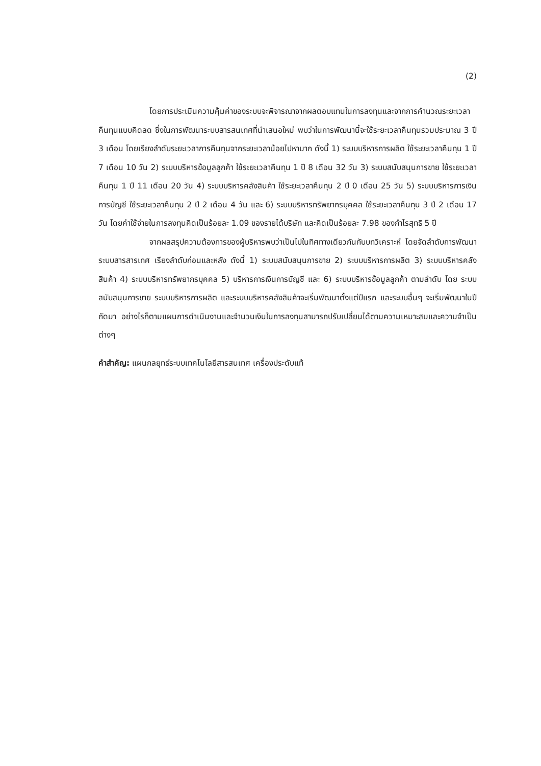(2)
โดยการประเมินความคุ้มค่าของระบบจะพิจารณาจากผลตอบแทนในการลงทุนและจากการคำนวณระยะเวลาคืนทุนแบบคิดลด ซึ่งในการพัฒนาระบบสารสนเทศที่นำเสนอใหม่ พบว่าในการพัฒนานี้จะใช้ระยะเวลาคืนทุนรวมประมาณ 3 ปี 3 เดือน โดยเรียงลำดับระยะเวลาการคืนทุนจากระยะเวลาน้อยไปหามาก ดังนี้ 1) ระบบบริหารการผลิต ใช้ระยะเวลาคืนทุน 1 ปี 7 เดือน 10 วัน 2) ระบบบริหารข้อมูลลูกค้า ใช้ระยะเวลาคืนทุน 1 ปี 8 เดือน 32 วัน 3) ระบบสนับสนุนการขาย ใช้ระยะเวลาคืนทุน 1 ปี 11 เดือน 20 วัน 4) ระบบบริหารคลังสินค้า ใช้ระยะเวลาคืนทุน 2 ปี 0 เดือน 25 วัน 5) ระบบบริหารการเงินการบัญชี ใช้ระยะเวลาคืนทุน 2 ปี 2 เดือน 4 วัน และ 6) ระบบบริหารทรัพยากรบุคคล ใช้ระยะเวลาคืนทุน 3 ปี 2 เดือน 17 วัน โดยค่าใช้จ่ายในการลงทุนคิดเป็นร้อยละ 1.09 ของรายได้บริษัท และคิดเป็นร้อยละ 7.98 ของกำไรสุทธิ 5 ปี
จากผลสรุปความต้องการของผู้บริหารพบว่าเป็นไปในทิศทางเดียวกันกับบทวิเคราะห์ โดยจัดลำดับการพัฒนาระบบสารสารเทศ เรียงลำดับก่อนและหลัง ดังนี้ 1) ระบบสนับสนุนการขาย 2) ระบบบริหารการผลิต 3) ระบบบริหารคลังสินค้า 4) ระบบบริหารทรัพยากรบุคคล 5) บริหารการเงินการบัญชี และ 6) ระบบบริหารข้อมูลลูกค้า ตามลำดับ โดย ระบบสนับสนุนการขาย ระบบบริหารการผลิต และระบบบริหารคลังสินค้าจะเริ่มพัฒนาตั้งแต่ปีแรก และระบบอื่นๆ จะเริ่มพัฒนาในปีถัดมา อย่างไรก็ตามแผนการดำเนินงานและจำนวนเงินในการลงทุนสามารถปรับเปลี่ยนได้ตามความเหมาะสมและความจำเป็นต่างๆ
คำสำคัญ: แผนกลยุทธ์ระบบเทคโนโลยีสารสนเทศ เครื่องประดับแท้